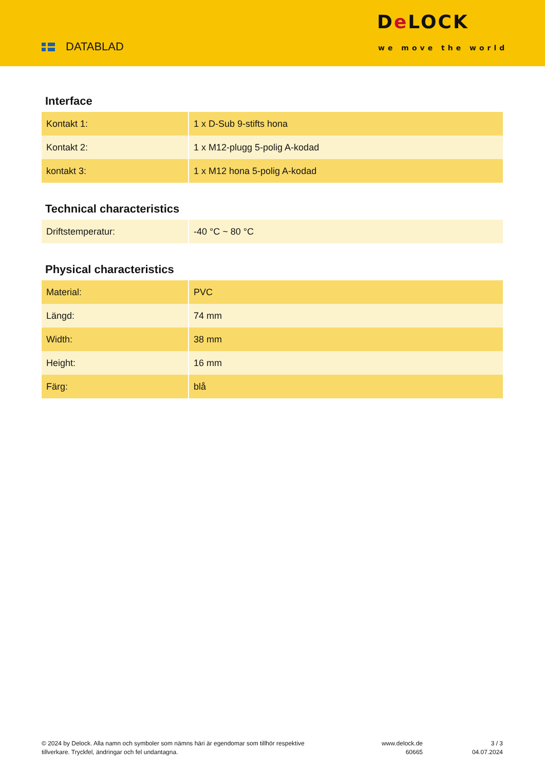DATABLAD
De LOCK
we move the world
Interface
| Kontakt 1: | 1 x D-Sub 9-stifts hona |
| Kontakt 2: | 1 x M12-plugg 5-polig A-kodad |
| kontakt 3: | 1 x M12 hona 5-polig A-kodad |
Technical characteristics
| Driftstemperatur: | -40 °C ~ 80 °C |
Physical characteristics
| Material: | PVC |
| Längd: | 74 mm |
| Width: | 38 mm |
| Height: | 16 mm |
| Färg: | blå |
© 2024 by Delock. Alla namn och symboler som nämns häri är egendomar som tillhör respektive tillverkare. Tryckfel, ändringar och fel undantagna.
www.delock.de
60665
3 / 3
04.07.2024